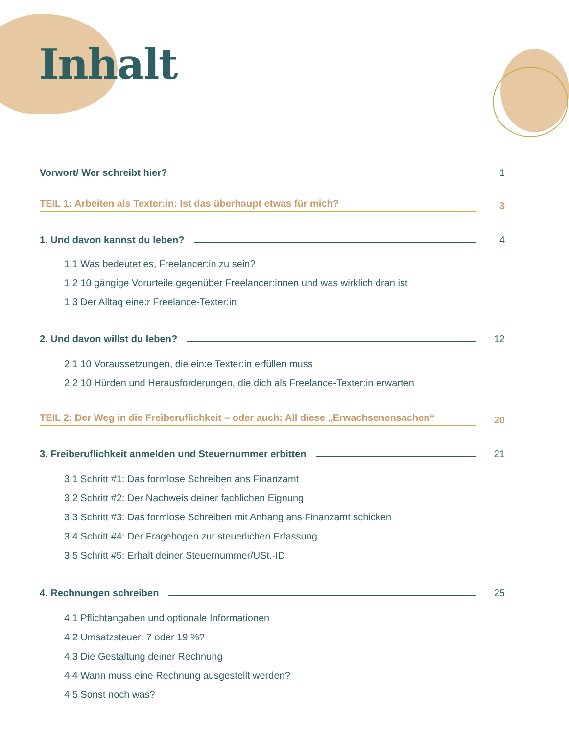Inhalt
Vorwort/ Wer schreibt hier? 1
TEIL 1: Arbeiten als Texter:in: Ist das überhaupt etwas für mich? 3
1. Und davon kannst du leben? 4
1.1 Was bedeutet es, Freelancer:in zu sein?
1.2 10 gängige Vorurteile gegenüber Freelancer:innen und was wirklich dran ist
1.3 Der Alltag eine:r Freelance-Texter:in
2. Und davon willst du leben? 12
2.1 10 Voraussetzungen, die ein:e Texter:in erfüllen muss
2.2 10 Hürden und Herausforderungen, die dich als Freelance-Texter:in erwarten
TEIL 2: Der Weg in die Freiberuflichkeit – oder auch: All diese „Erwachsenensachen“20
3. Freiberuflichkeit anmelden und Steuernummer erbitten 21
3.1 Schritt #1: Das formlose Schreiben ans Finanzamt
3.2 Schritt #2: Der Nachweis deiner fachlichen Eignung
3.3 Schritt #3: Das formlose Schreiben mit Anhang ans Finanzamt schicken
3.4 Schritt #4: Der Fragebogen zur steuerlichen Erfassung
3.5 Schritt #5: Erhalt deiner Steuernummer/USt.-ID
4. Rechnungen schreiben 25
4.1 Pflichtangaben und optionale Informationen
4.2 Umsatzsteuer: 7 oder 19 %?
4.3 Die Gestaltung deiner Rechnung
4.4 Wann muss eine Rechnung ausgestellt werden?
4.5 Sonst noch was?